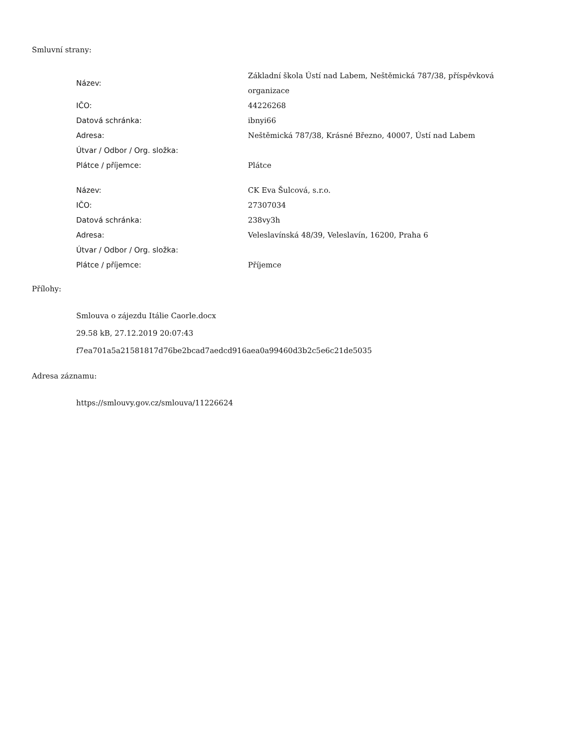Smluvní strany:
| Název: | Základní škola Ústí nad Labem, Neštěmická 787/38, příspěvková organizace |
| IČO: | 44226268 |
| Datová schránka: | ibnyi66 |
| Adresa: | Neštěmická 787/38, Krásné Březno, 40007, Ústí nad Labem |
| Útvar / Odbor / Org. složka: | |
| Plátce / příjemce: | Plátce |
| Název: | CK Eva Šulcová, s.r.o. |
| IČO: | 27307034 |
| Datová schránka: | 238vy3h |
| Adresa: | Veleslavínská 48/39, Veleslavín, 16200, Praha 6 |
| Útvar / Odbor / Org. složka: | |
| Plátce / příjemce: | Příjemce |
Přílohy:
Smlouva o zájezdu Itálie Caorle.docx
29.58 kB, 27.12.2019 20:07:43
f7ea701a5a21581817d76be2bcad7aedcd916aea0a99460d3b2c5e6c21de5035
Adresa záznamu:
https://smlouvy.gov.cz/smlouva/11226624